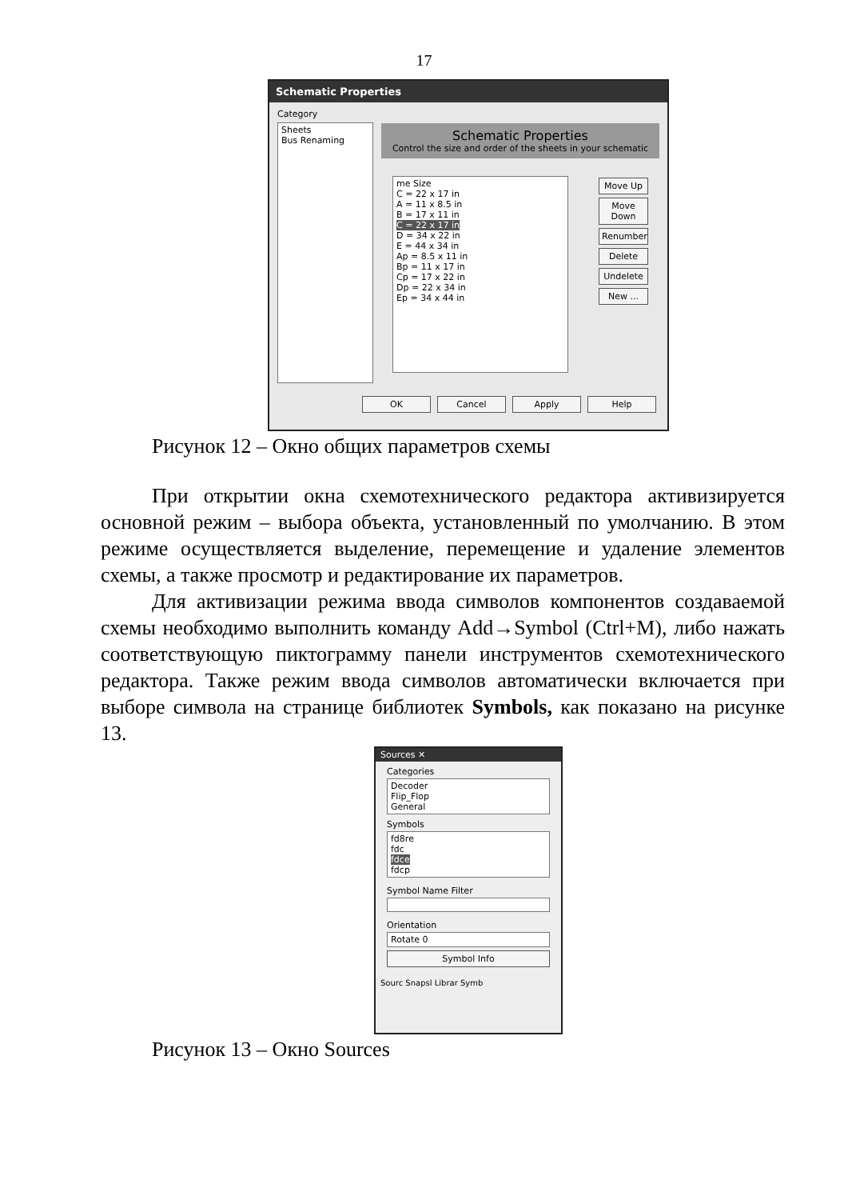17
Schematic Properties
Category
Sheets
Bus Renaming
Schematic Properties
Control the size and order of the sheets in your schematic
me Size
C = 22 x 17 in
A = 11 x 8.5 in
B = 17 x 11 in
C = 22 x 17 in
D = 34 x 22 in
E = 44 x 34 in
Ap = 8.5 x 11 in
Bp = 11 x 17 in
Cp = 17 x 22 in
Dp = 22 x 34 in
Ep = 34 x 44 in
Move Up
Move Down
Renumber
Delete
Undelete
New ...
OK Cancel Apply Help
Рисунок 12 – Окно общих параметров схемы
При открытии окна схемотехнического редактора активизируется основной режим – выбора объекта, установленный по умолчанию. В этом режиме осуществляется выделение, перемещение и удаление элементов схемы, а также просмотр и редактирование их параметров.
Для активизации режима ввода символов компонентов создаваемой схемы необходимо выполнить команду Add→Symbol (Ctrl+M), либо нажать соответствующую пиктограмму панели инструментов схемотехнического редактора. Также режим ввода символов автоматически включается при выборе символа на странице библиотек Symbols, как показано на рисунке 13.
Sources ✕
Categories
Decoder
Flip_Flop
General
Symbols
fd8re
fdc
fdce
fdcp
Symbol Name Filter
Orientation
Rotate 0
Symbol Info
Sourc Snapsl Librar Symb
Рисунок 13 – Окно Sources